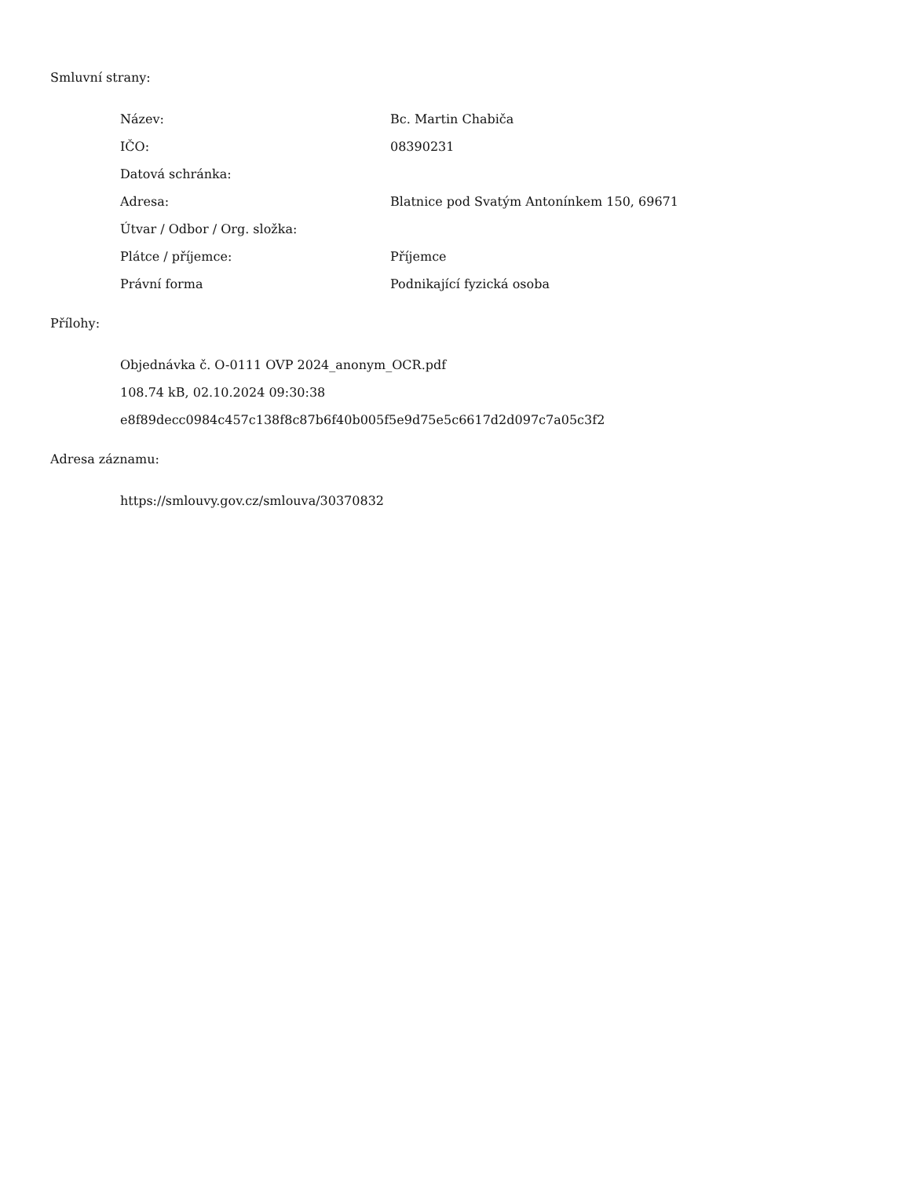Smluvní strany:
| Název: | Bc. Martin Chabiča |
| IČO: | 08390231 |
| Datová schránka: | |
| Adresa: | Blatnice pod Svatým Antonínkem 150, 69671 |
| Útvar / Odbor / Org. složka: | |
| Plátce / příjemce: | Příjemce |
| Právní forma | Podnikající fyzická osoba |
Přílohy:
Objednávka č. O-0111 OVP 2024_anonym_OCR.pdf
108.74 kB, 02.10.2024 09:30:38
e8f89decc0984c457c138f8c87b6f40b005f5e9d75e5c6617d2d097c7a05c3f2
Adresa záznamu:
https://smlouvy.gov.cz/smlouva/30370832